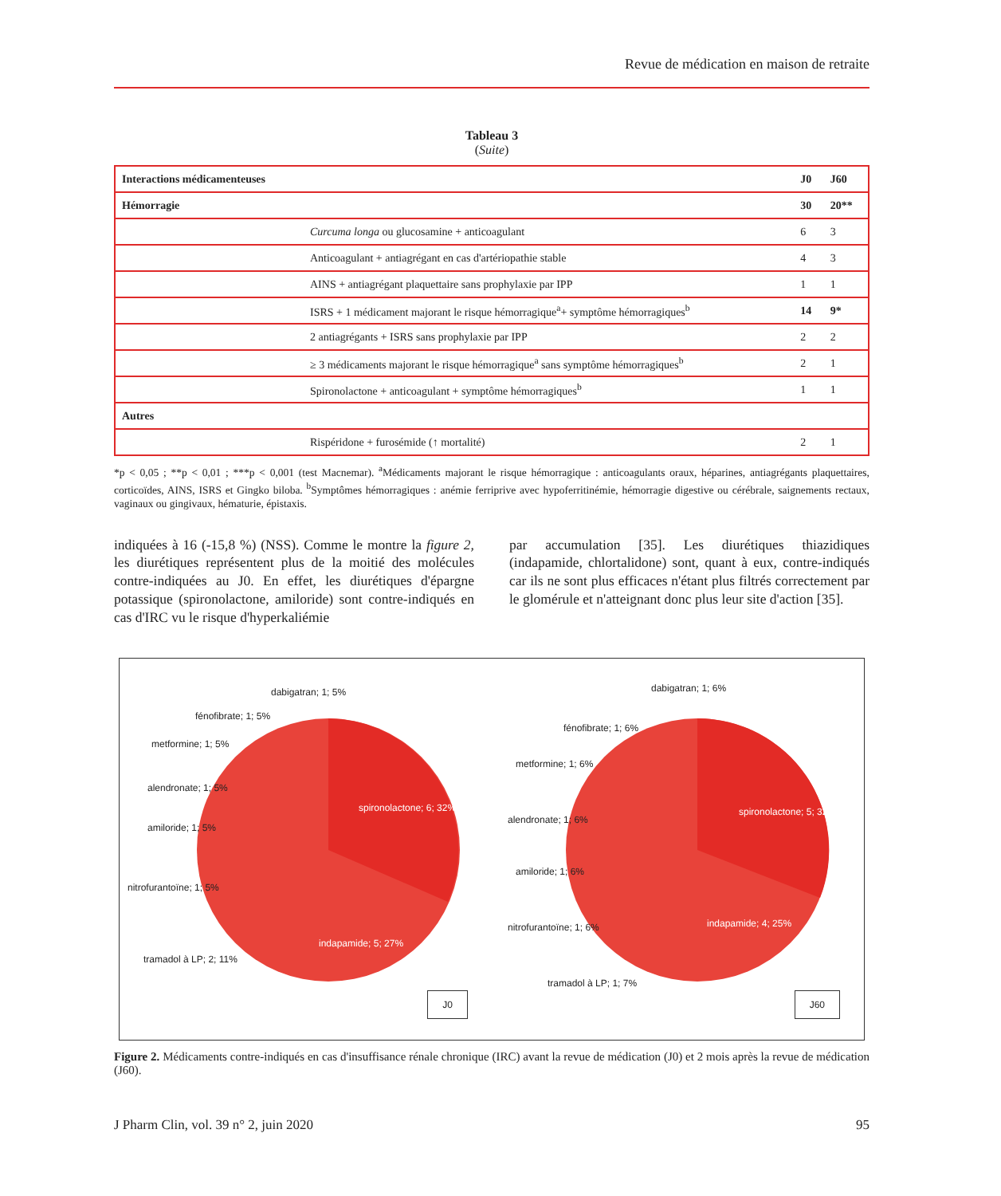Revue de médication en maison de retraite
Tableau 3
(Suite)
| Interactions médicamenteuses | | J0 | J60 |
| --- | --- | --- | --- |
| Hémorragie | | 30 | 20** |
| | Curcuma longa ou glucosamine + anticoagulant | 6 | 3 |
| | Anticoagulant + antiagrégant en cas d'artériopathie stable | 4 | 3 |
| | AINS + antiagrégant plaquettaire sans prophylaxie par IPP | 1 | 1 |
| | ISRS + 1 médicament majorant le risque hémorragique<sup>a</sup>+ symptôme hémorragiques<sup>b</sup> | 14 | 9* |
| | 2 antiagrégants + ISRS sans prophylaxie par IPP | 2 | 2 |
| | ≥ 3 médicaments majorant le risque hémorragique<sup>a</sup> sans symptôme hémorragiques<sup>b</sup> | 2 | 1 |
| | Spironolactone + anticoagulant + symptôme hémorragiques<sup>b</sup> | 1 | 1 |
| Autres | | | |
| | Rispéridone + furosémide (↑ mortalité) | 2 | 1 |
*p < 0,05 ; **p < 0,01 ; ***p < 0,001 (test Macnemar). <sup>a</sup>Médicaments majorant le risque hémorragique : anticoagulants oraux, héparines, antiagrégants plaquettaires, corticoïdes, AINS, ISRS et Gingko biloba. <sup>b</sup>Symptômes hémorragiques : anémie ferriprive avec hypoferritinémie, hémorragie digestive ou cérébrale, saignements rectaux, vaginaux ou gingivaux, hématurie, épistaxis.
indiquées à 16 (-15,8 %) (NSS). Comme le montre la figure 2, les diurétiques représentent plus de la moitié des molécules contre-indiquées au J0. En effet, les diurétiques d'épargne potassique (spironolactone, amiloride) sont contre-indiqués en cas d'IRC vu le risque d'hyperkaliémie
par accumulation [35]. Les diurétiques thiazidiques (indapamide, chlortalidone) sont, quant à eux, contre-indiqués car ils ne sont plus efficaces n'étant plus filtrés correctement par le glomérule et n'atteignant donc plus leur site d'action [35].
dabigatran; 1; 5%
fénofibrate; 1; 5%
metformine; 1; 5%
alendronate; 1; 5%
amiloride; 1; 5%
nitrofurantoïne; 1; 5%
tramadol à LP; 2; 11%
spironolactone; 6; 32%
indapamide; 5; 27%
J0
dabigatran; 1; 6%
fénofibrate; 1; 6%
metformine; 1; 6%
alendronate; 1; 6%
amiloride; 1; 6%
nitrofurantoïne; 1; 6%
tramadol à LP; 1; 7%
spironolactone; 5; 32%
indapamide; 4; 25%
J60
Figure 2. Médicaments contre-indiqués en cas d'insuffisance rénale chronique (IRC) avant la revue de médication (J0) et 2 mois après la revue de médication (J60).
J Pharm Clin, vol. 39 n° 2, juin 2020 95